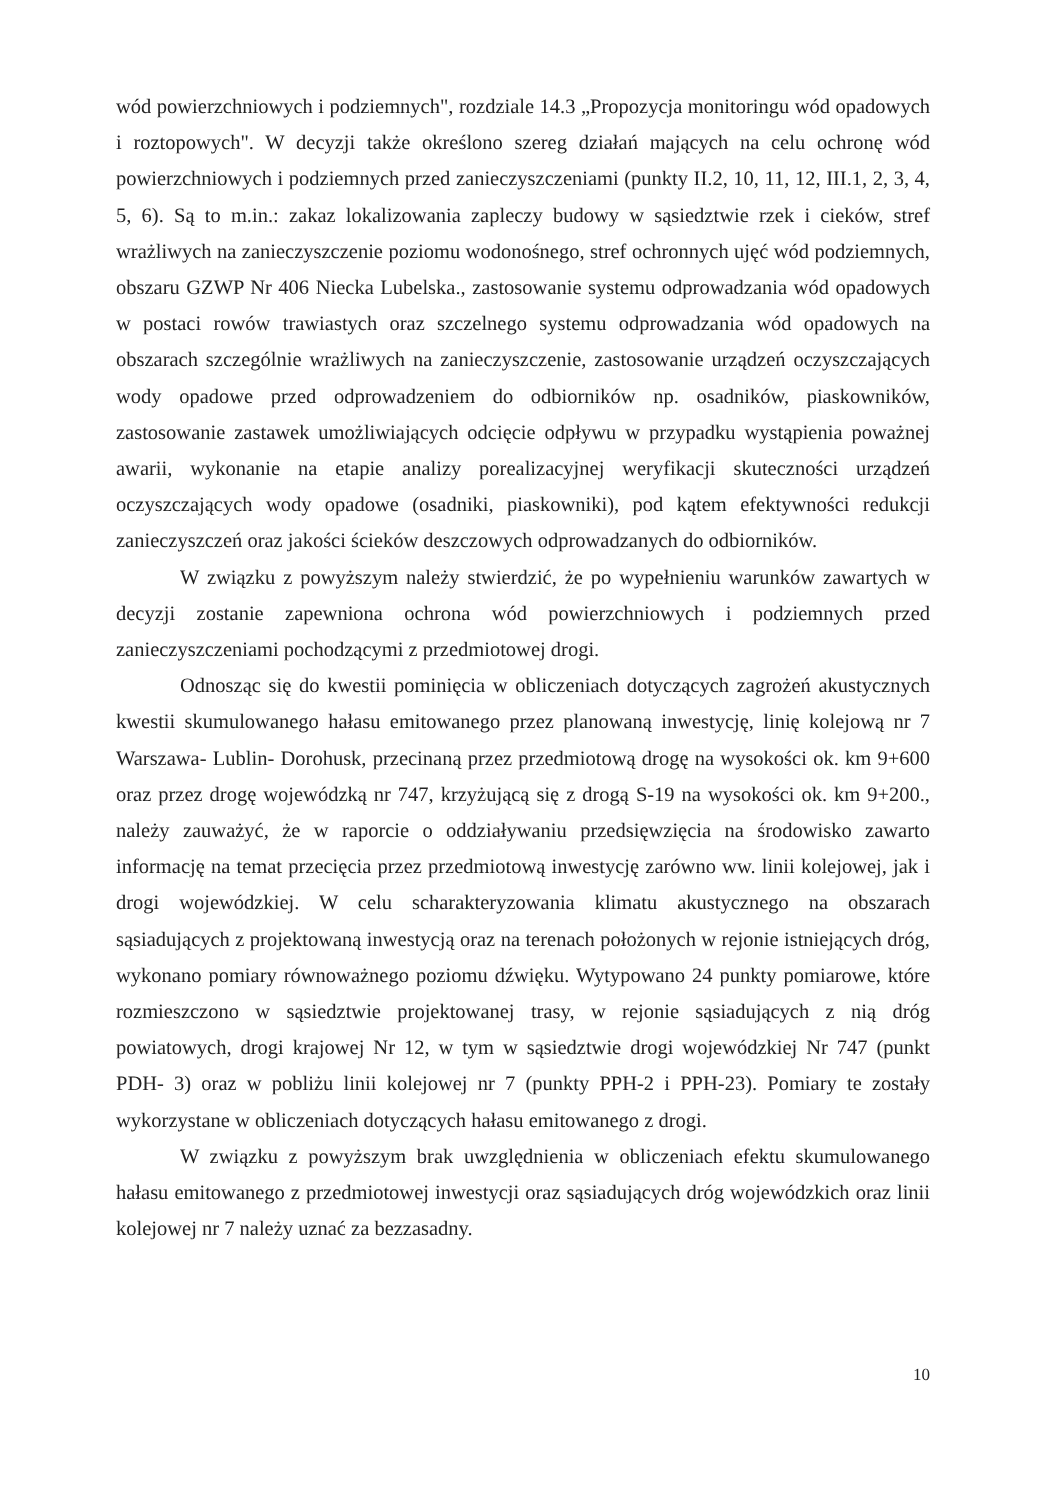wód powierzchniowych i podziemnych", rozdziale 14.3 „Propozycja monitoringu wód opadowych i roztopowych". W decyzji także określono szereg działań mających na celu ochronę wód powierzchniowych i podziemnych przed zanieczyszczeniami (punkty II.2, 10, 11, 12, III.1, 2, 3, 4, 5, 6). Są to m.in.: zakaz lokalizowania zapleczy budowy w sąsiedztwie rzek i cieków, stref wrażliwych na zanieczyszczenie poziomu wodonośnego, stref ochronnych ujęć wód podziemnych, obszaru GZWP Nr 406 Niecka Lubelska., zastosowanie systemu odprowadzania wód opadowych w postaci rowów trawiastych oraz szczelnego systemu odprowadzania wód opadowych na obszarach szczególnie wrażliwych na zanieczyszczenie, zastosowanie urządzeń oczyszczających wody opadowe przed odprowadzeniem do odbiorników np. osadników, piaskowników, zastosowanie zastawek umożliwiających odcięcie odpływu w przypadku wystąpienia poważnej awarii, wykonanie na etapie analizy porealizacyjnej weryfikacji skuteczności urządzeń oczyszczających wody opadowe (osadniki, piaskowniki), pod kątem efektywności redukcji zanieczyszczeń oraz jakości ścieków deszczowych odprowadzanych do odbiorników.
W związku z powyższym należy stwierdzić, że po wypełnieniu warunków zawartych w decyzji zostanie zapewniona ochrona wód powierzchniowych i podziemnych przed zanieczyszczeniami pochodzącymi z przedmiotowej drogi.
Odnosząc się do kwestii pominięcia w obliczeniach dotyczących zagrożeń akustycznych kwestii skumulowanego hałasu emitowanego przez planowaną inwestycję, linię kolejową nr 7 Warszawa- Lublin- Dorohusk, przecinaną przez przedmiotową drogę na wysokości ok. km 9+600 oraz przez drogę wojewódzką nr 747, krzyżującą się z drogą S-19 na wysokości ok. km 9+200., należy zauważyć, że w raporcie o oddziaływaniu przedsięwzięcia na środowisko zawarto informację na temat przecięcia przez przedmiotową inwestycję zarówno ww. linii kolejowej, jak i drogi wojewódzkiej. W celu scharakteryzowania klimatu akustycznego na obszarach sąsiadujących z projektowaną inwestycją oraz na terenach położonych w rejonie istniejących dróg, wykonano pomiary równoważnego poziomu dźwięku. Wytypowano 24 punkty pomiarowe, które rozmieszczono w sąsiedztwie projektowanej trasy, w rejonie sąsiadujących z nią dróg powiatowych, drogi krajowej Nr 12, w tym w sąsiedztwie drogi wojewódzkiej Nr 747 (punkt PDH- 3) oraz w pobliżu linii kolejowej nr 7 (punkty PPH-2 i PPH-23). Pomiary te zostały wykorzystane w obliczeniach dotyczących hałasu emitowanego z drogi.
W związku z powyższym brak uwzględnienia w obliczeniach efektu skumulowanego hałasu emitowanego z przedmiotowej inwestycji oraz sąsiadujących dróg wojewódzkich oraz linii kolejowej nr 7 należy uznać za bezzasadny.
10